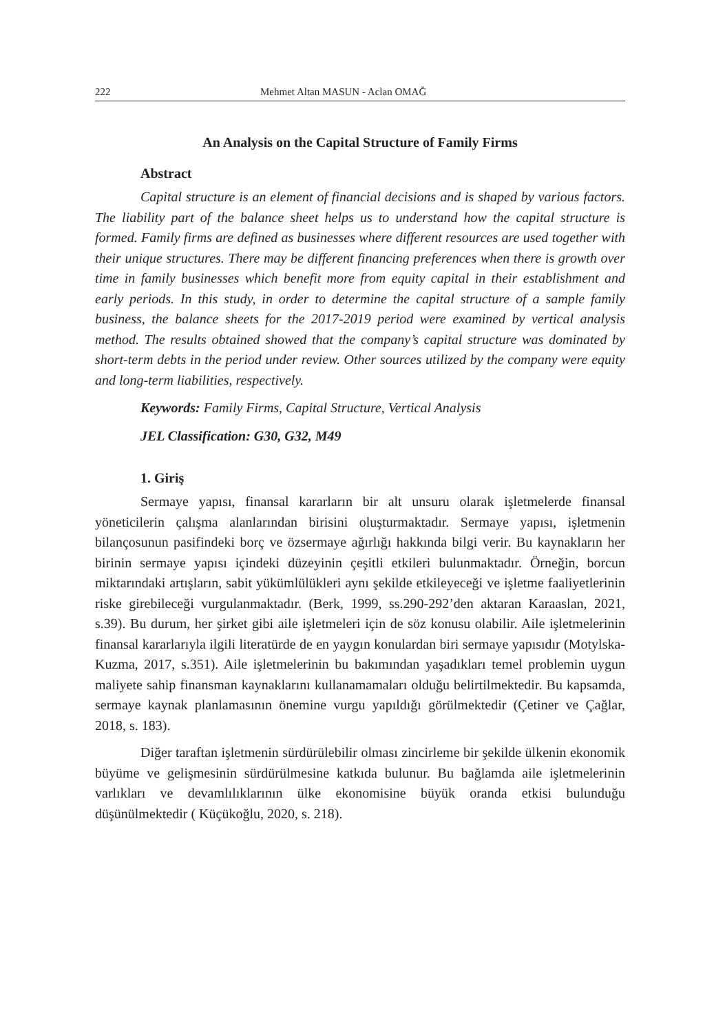222 Mehmet Altan MASUN - Aclan OMAĞ
An Analysis on the Capital Structure of Family Firms
Abstract
Capital structure is an element of financial decisions and is shaped by various factors. The liability part of the balance sheet helps us to understand how the capital structure is formed. Family firms are defined as businesses where different resources are used together with their unique structures. There may be different financing preferences when there is growth over time in family businesses which benefit more from equity capital in their establishment and early periods. In this study, in order to determine the capital structure of a sample family business, the balance sheets for the 2017-2019 period were examined by vertical analysis method. The results obtained showed that the company’s capital structure was dominated by short-term debts in the period under review. Other sources utilized by the company were equity and long-term liabilities, respectively.
Keywords: Family Firms, Capital Structure, Vertical Analysis
JEL Classification: G30, G32, M49
1. Giriş
Sermaye yapısı, finansal kararların bir alt unsuru olarak işletmelerde finansal yöneticilerin çalışma alanlarından birisini oluşturmaktadır. Sermaye yapısı, işletmenin bilançosunun pasifindeki borç ve özsermaye ağırlığı hakkında bilgi verir. Bu kaynakların her birinin sermaye yapısı içindeki düzeyinin çeşitli etkileri bulunmaktadır. Örneğin, borcun miktarındaki artışların, sabit yükümlülükleri aynı şekilde etkileyeceği ve işletme faaliyetlerinin riske girebileceği vurgulanmaktadır. (Berk, 1999, ss.290-292’den aktaran Karaaslan, 2021, s.39). Bu durum, her şirket gibi aile işletmeleri için de söz konusu olabilir. Aile işletmelerinin finansal kararlarıyla ilgili literatürde de en yaygın konulardan biri sermaye yapısıdır (Motylska-Kuzma, 2017, s.351). Aile işletmelerinin bu bakımından yaşadıkları temel problemin uygun maliyete sahip finansman kaynaklarını kullanamamaları olduğu belirtilmektedir. Bu kapsamda, sermaye kaynak planlamasının önemine vurgu yapıldığı görülmektedir (Çetiner ve Çağlar, 2018, s. 183).
Diğer taraftan işletmenin sürdürülebilir olması zincirleme bir şekilde ülkenin ekonomik büyüme ve gelişmesinin sürdürülmesine katkıda bulunur. Bu bağlamda aile işletmelerinin varlıkları ve devamlılıklarının ülke ekonomisine büyük oranda etkisi bulunduğu düşünülmektedir ( Küçükoğlu, 2020, s. 218).